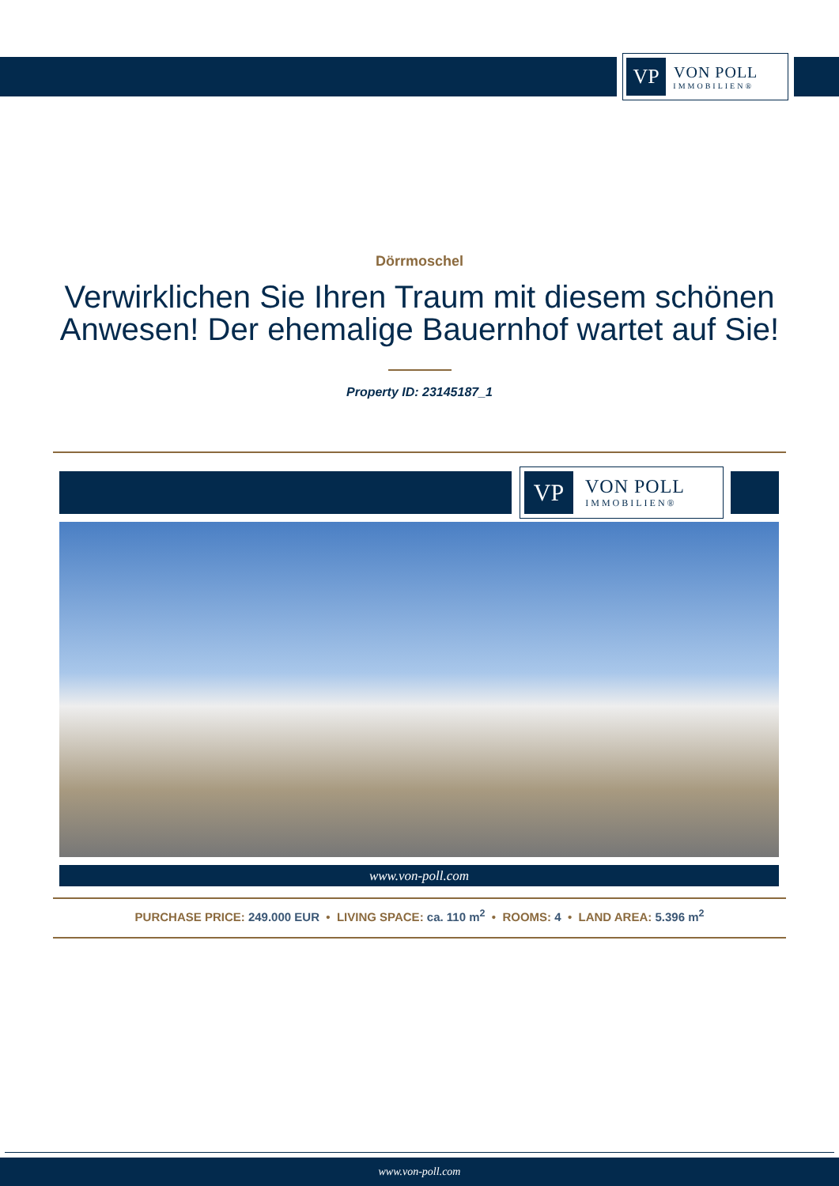VP
VON POLL
IMMOBILIEN®
Dörrmoschel
Verwirklichen Sie Ihren Traum mit diesem schönen Anwesen! Der ehemalige Bauernhof wartet auf Sie!
Property ID: 23145187_1
VP
VON POLL
IMMOBILIEN®
www.von-poll.com
PURCHASE PRICE: 249.000 EUR • LIVING SPACE: ca. 110 m<sup>2</sup> • ROOMS: 4 • LAND AREA: 5.396 m<sup>2</sup>
www.von-poll.com